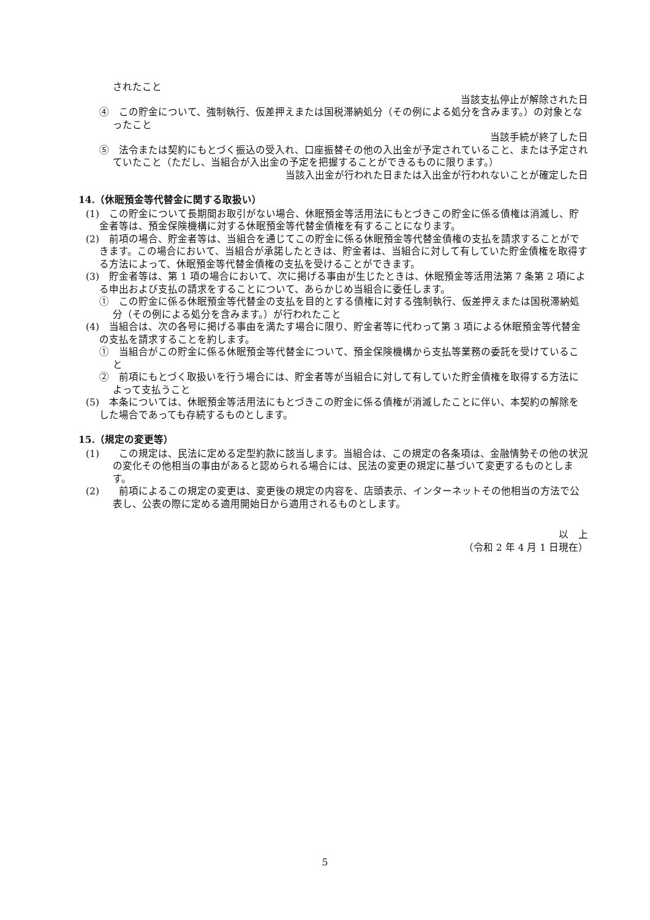されたこと
当該支払停止が解除された日
④　この貯金について、強制執行、仮差押えまたは国税滞納処分（その例による処分を含みます。）の対象となったこと
当該手続が終了した日
⑤　法令または契約にもとづく振込の受入れ、口座振替その他の入出金が予定されていること、または予定されていたこと（ただし、当組合が入出金の予定を把握することができるものに限ります。）
当該入出金が行われた日または入出金が行われないことが確定した日
14.（休眠預金等代替金に関する取扱い）
(1)　この貯金について長期間お取引がない場合、休眠預金等活用法にもとづきこの貯金に係る債権は消滅し、貯金者等は、預金保険機構に対する休眠預金等代替金債権を有することになります。
(2)　前項の場合、貯金者等は、当組合を通じてこの貯金に係る休眠預金等代替金債権の支払を請求することができます。この場合において、当組合が承諾したときは、貯金者は、当組合に対して有していた貯金債権を取得する方法によって、休眠預金等代替金債権の支払を受けることができます。
(3)　貯金者等は、第 1 項の場合において、次に掲げる事由が生じたときは、休眠預金等活用法第 7 条第 2 項による申出および支払の請求をすることについて、あらかじめ当組合に委任します。
①　この貯金に係る休眠預金等代替金の支払を目的とする債権に対する強制執行、仮差押えまたは国税滞納処分（その例による処分を含みます。）が行われたこと
(4)　当組合は、次の各号に掲げる事由を満たす場合に限り、貯金者等に代わって第 3 項による休眠預金等代替金の支払を請求することを約します。
①　当組合がこの貯金に係る休眠預金等代替金について、預金保険機構から支払等業務の委託を受けていること
②　前項にもとづく取扱いを行う場合には、貯金者等が当組合に対して有していた貯金債権を取得する方法によって支払うこと
(5)　本条については、休眠預金等活用法にもとづきこの貯金に係る債権が消滅したことに伴い、本契約の解除をした場合であっても存続するものとします。
15.（規定の変更等）
(1)　　この規定は、民法に定める定型約款に該当します。当組合は、この規定の各条項は、金融情勢その他の状況の変化その他相当の事由があると認められる場合には、民法の変更の規定に基づいて変更するものとします。
(2)　　前項によるこの規定の変更は、変更後の規定の内容を、店頭表示、インターネットその他相当の方法で公表し、公表の際に定める適用開始日から適用されるものとします。
以　上
（令和 2 年 4 月 1 日現在）
5